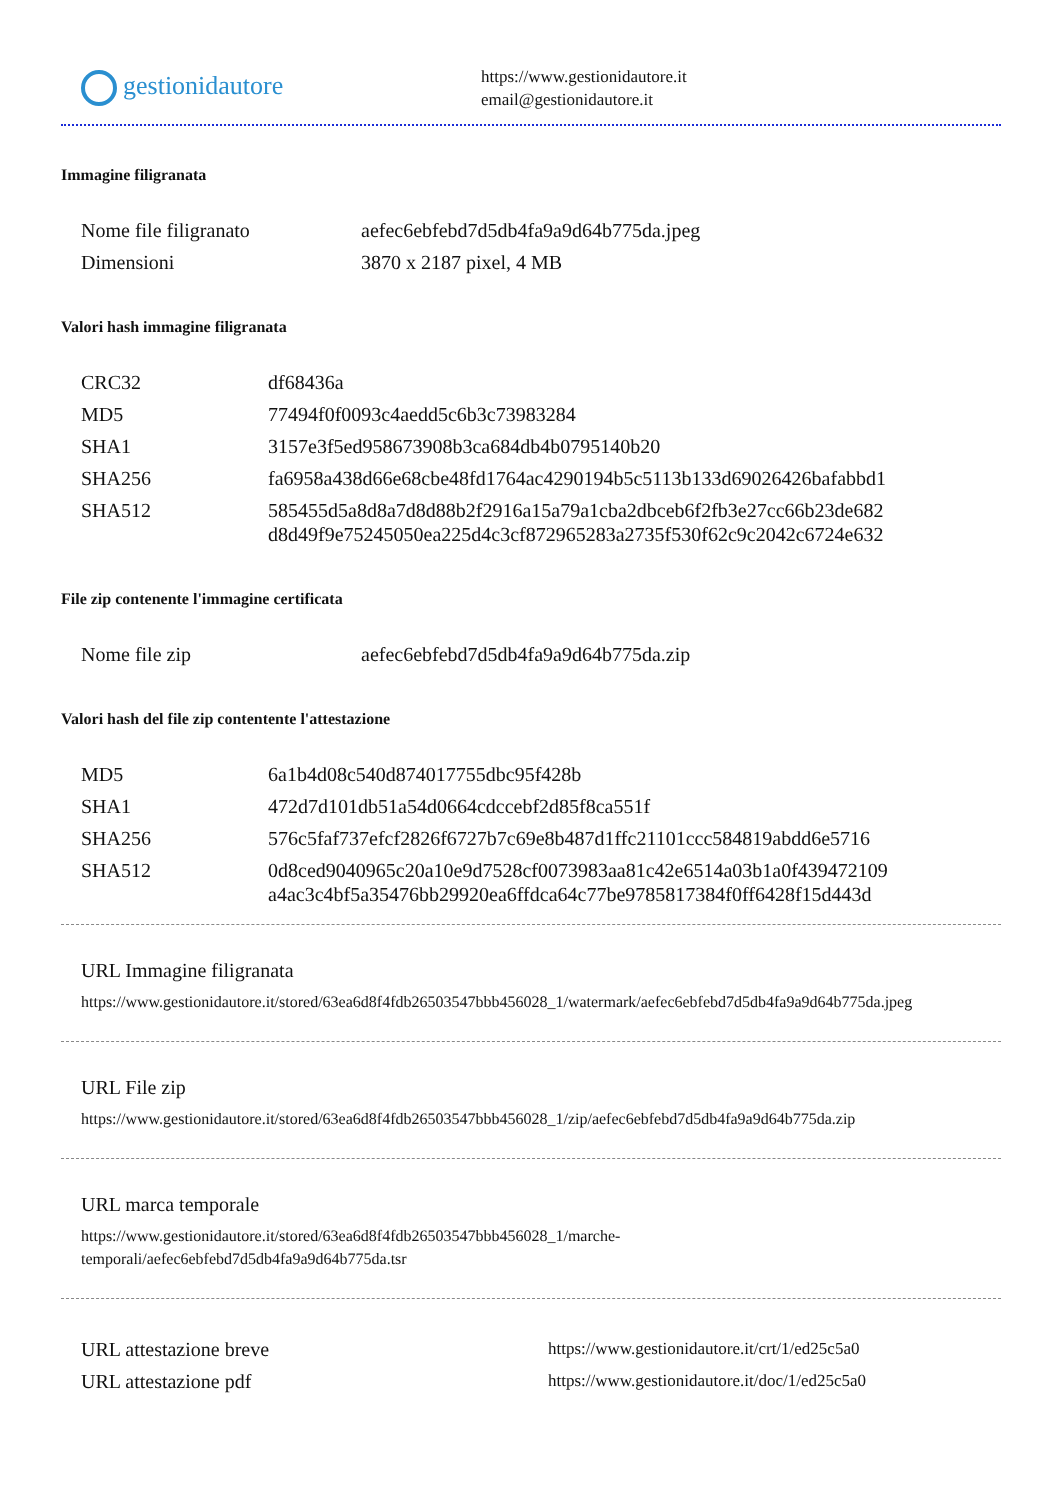gestionidautore
https://www.gestionidautore.it
email@gestionidautore.it
Immagine filigranata
| Nome file filigranato | aefec6ebfebd7d5db4fa9a9d64b775da.jpeg |
| Dimensioni | 3870 x 2187 pixel, 4 MB |
Valori hash immagine filigranata
| CRC32 | df68436a |
| MD5 | 77494f0f0093c4aedd5c6b3c73983284 |
| SHA1 | 3157e3f5ed958673908b3ca684db4b0795140b20 |
| SHA256 | fa6958a438d66e68cbe48fd1764ac4290194b5c5113b133d69026426bafabbd1 |
| SHA512 | 585455d5a8d8a7d8d88b2f2916a15a79a1cba2dbceb6f2fb3e27cc66b23de682 d8d49f9e75245050ea225d4c3cf872965283a2735f530f62c9c2042c6724e632 |
File zip contenente l'immagine certificata
| Nome file zip | aefec6ebfebd7d5db4fa9a9d64b775da.zip |
Valori hash del file zip contentente l'attestazione
| MD5 | 6a1b4d08c540d874017755dbc95f428b |
| SHA1 | 472d7d101db51a54d0664cdccebf2d85f8ca551f |
| SHA256 | 576c5faf737efcf2826f6727b7c69e8b487d1ffc21101ccc584819abdd6e5716 |
| SHA512 | 0d8ced9040965c20a10e9d7528cf0073983aa81c42e6514a03b1a0f439472109 a4ac3c4bf5a35476bb29920ea6ffdca64c77be9785817384f0ff6428f15d443d |
URL Immagine filigranata
https://www.gestionidautore.it/stored/63ea6d8f4fdb26503547bbb456028_1/watermark/aefec6ebfebd7d5db4fa9a9d64b775da.jpeg
URL File zip
https://www.gestionidautore.it/stored/63ea6d8f4fdb26503547bbb456028_1/zip/aefec6ebfebd7d5db4fa9a9d64b775da.zip
URL marca temporale
https://www.gestionidautore.it/stored/63ea6d8f4fdb26503547bbb456028_1/marche-
temporali/aefec6ebfebd7d5db4fa9a9d64b775da.tsr
| URL attestazione breve | https://www.gestionidautore.it/crt/1/ed25c5a0 |
| URL attestazione pdf | https://www.gestionidautore.it/doc/1/ed25c5a0 |